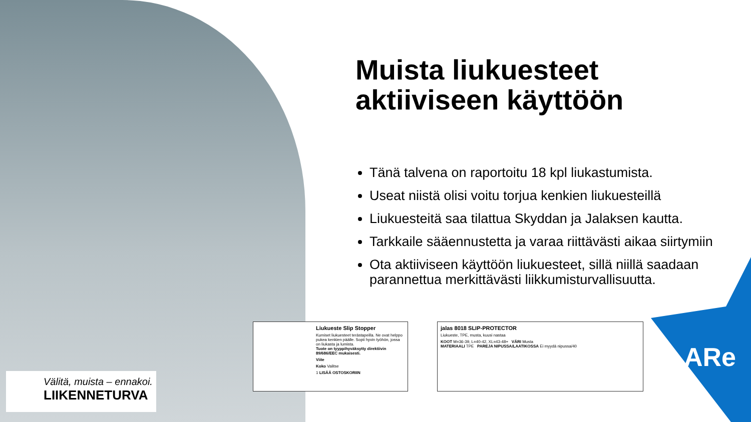ARe
Muista liukuesteet aktiiviseen käyttöön
Tänä talvena on raportoitu 18 kpl liukastumista.
Useat niistä olisi voitu torjua kenkien liukuesteillä
Liukuesteitä saa tilattua Skyddan ja Jalaksen kautta.
Tarkkaile sääennustetta ja varaa riittävästi aikaa siirtymiin
Ota aktiiviseen käyttöön liukuesteet, sillä niillä saadaan parannettua merkittävästi liikkumisturvallisuutta.
Liukueste Slip Stopper
Kumiset liukuesteet terästapeilla. Ne ovat helppo pukea kenkien päälle. Sopii hyvin työhön, jossa on liukasta ja lumista.
Tuote on tyyppihyväksytty direktiivin 89/686/EEC mukaisesti.
Viite
Koko Valitse
1 LISÄÄ OSTOSKORIIN
jalas 8018 SLIP-PROTECTOR
Liukueste, TPE, musta, kuusi nastaa
KOOT M=36-39, L=40-42, XL=43-48+ VÄRI Musta
MATERIAALI TPE PAREJA NIPUSSA/LAATIKOSSA Ei myydä nipussa/40
Välitä, muista – ennakoi.
LIIKENNETURVA